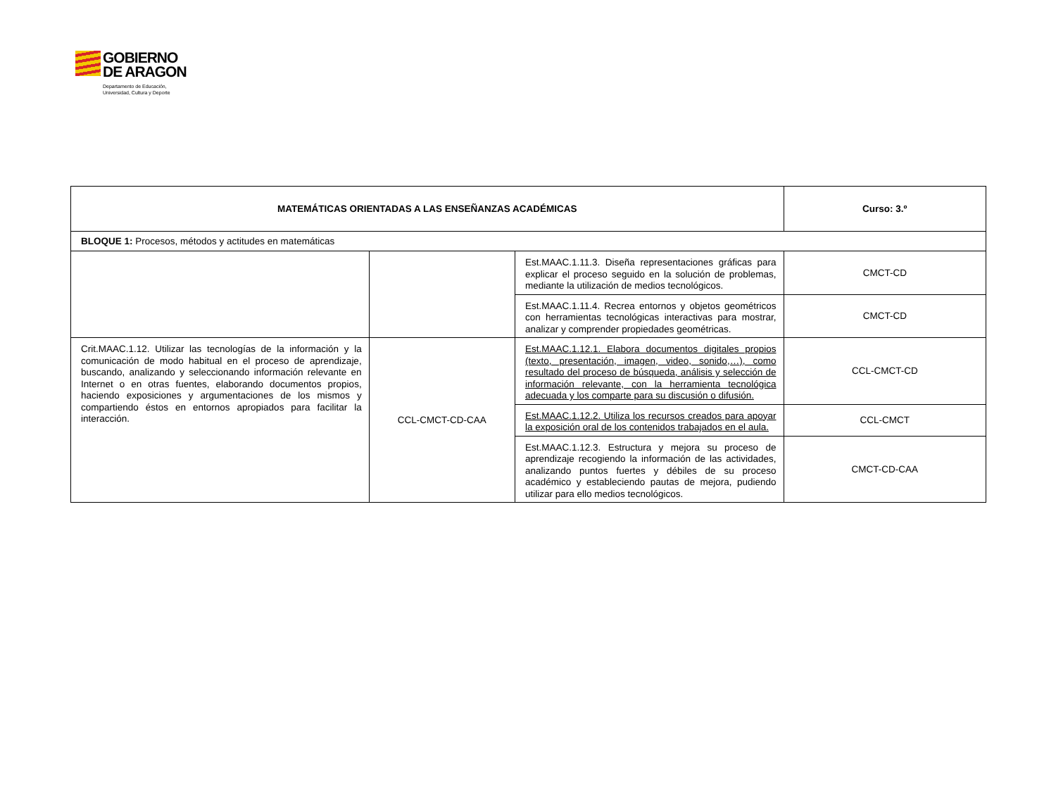GOBIERNO
DE ARAGON Departamento de Educación,
Universidad, Cultura y Deporte
| MATEMÁTICAS ORIENTADAS A LAS ENSEÑANZAS ACADÉMICAS | | | Curso: 3.º |
| BLOQUE 1: Procesos, métodos y actitudes en matemáticas | | | |
| | | Est.MAAC.1.11.3. Diseña representaciones gráficas para explicar el proceso seguido en la solución de problemas, mediante la utilización de medios tecnológicos. | CMCT-CD |
| | | Est.MAAC.1.11.4. Recrea entornos y objetos geométricos con herramientas tecnológicas interactivas para mostrar, analizar y comprender propiedades geométricas. | CMCT-CD |
| Crit.MAAC.1.12. Utilizar las tecnologías de la información y la comunicación de modo habitual en el proceso de aprendizaje, buscando, analizando y seleccionando información relevante en Internet o en otras fuentes, elaborando documentos propios, haciendo exposiciones y argumentaciones de los mismos y compartiendo éstos en entornos apropiados para facilitar la interacción. | CCL-CMCT-CD-CAA | Est.MAAC.1.12.1. Elabora documentos digitales propios (texto, presentación, imagen, video, sonido,…), como resultado del proceso de búsqueda, análisis y selección de información relevante, con la herramienta tecnológica adecuada y los comparte para su discusión o difusión. | CCL-CMCT-CD |
| | | Est.MAAC.1.12.2. Utiliza los recursos creados para apoyar la exposición oral de los contenidos trabajados en el aula. | CCL-CMCT |
| | | Est.MAAC.1.12.3. Estructura y mejora su proceso de aprendizaje recogiendo la información de las actividades, analizando puntos fuertes y débiles de su proceso académico y estableciendo pautas de mejora, pudiendo utilizar para ello medios tecnológicos. | CMCT-CD-CAA |